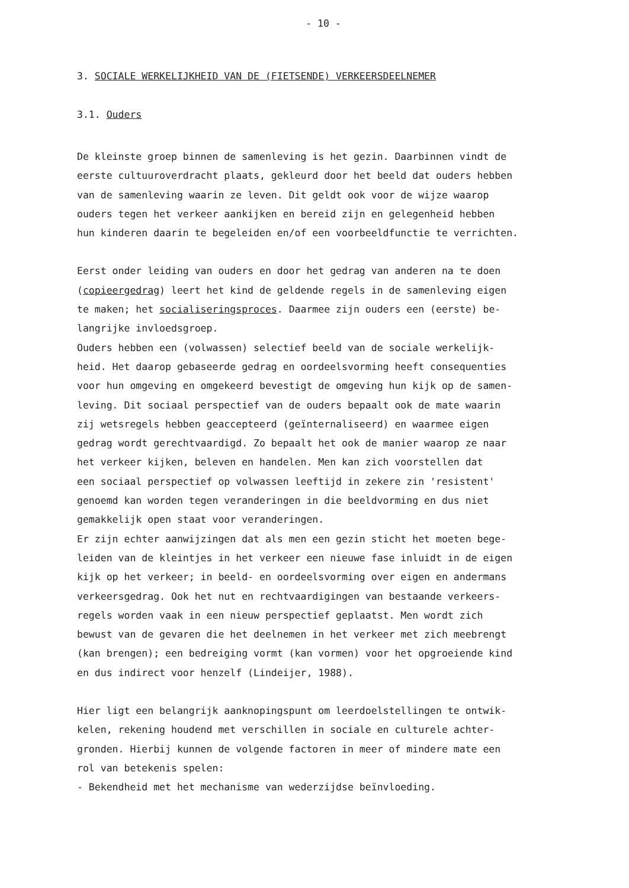- 10 -
3. SOCIALE WERKELIJKHEID VAN DE (FIETSENDE) VERKEERSDEELNEMER
3.1. Ouders
De kleinste groep binnen de samenleving is het gezin. Daarbinnen vindt de
eerste cultuuroverdracht plaats, gekleurd door het beeld dat ouders hebben
van de samenleving waarin ze leven. Dit geldt ook voor de wijze waarop
ouders tegen het verkeer aankijken en bereid zijn en gelegenheid hebben
hun kinderen daarin te begeleiden en/of een voorbeeldfunctie te verrichten.
Eerst onder leiding van ouders en door het gedrag van anderen na te doen
(copieergedrag) leert het kind de geldende regels in de samenleving eigen
te maken; het socialiseringsproces. Daarmee zijn ouders een (eerste) be-
langrijke invloedsgroep.
Ouders hebben een (volwassen) selectief beeld van de sociale werkelijk-
heid. Het daarop gebaseerde gedrag en oordeelsvorming heeft consequenties
voor hun omgeving en omgekeerd bevestigt de omgeving hun kijk op de samen-
leving. Dit sociaal perspectief van de ouders bepaalt ook de mate waarin
zij wetsregels hebben geaccepteerd (geïnternaliseerd) en waarmee eigen
gedrag wordt gerechtvaardigd. Zo bepaalt het ook de manier waarop ze naar
het verkeer kijken, beleven en handelen. Men kan zich voorstellen dat
een sociaal perspectief op volwassen leeftijd in zekere zin 'resistent'
genoemd kan worden tegen veranderingen in die beeldvorming en dus niet
gemakkelijk open staat voor veranderingen.
Er zijn echter aanwijzingen dat als men een gezin sticht het moeten bege-
leiden van de kleintjes in het verkeer een nieuwe fase inluidt in de eigen
kijk op het verkeer; in beeld- en oordeelsvorming over eigen en andermans
verkeersgedrag. Ook het nut en rechtvaardigingen van bestaande verkeers-
regels worden vaak in een nieuw perspectief geplaatst. Men wordt zich
bewust van de gevaren die het deelnemen in het verkeer met zich meebrengt
(kan brengen); een bedreiging vormt (kan vormen) voor het opgroeiende kind
en dus indirect voor henzelf (Lindeijer, 1988).
Hier ligt een belangrijk aanknopingspunt om leerdoelstellingen te ontwik-
kelen, rekening houdend met verschillen in sociale en culturele achter-
gronden. Hierbij kunnen de volgende factoren in meer of mindere mate een
rol van betekenis spelen:
- Bekendheid met het mechanisme van wederzijdse beïnvloeding.